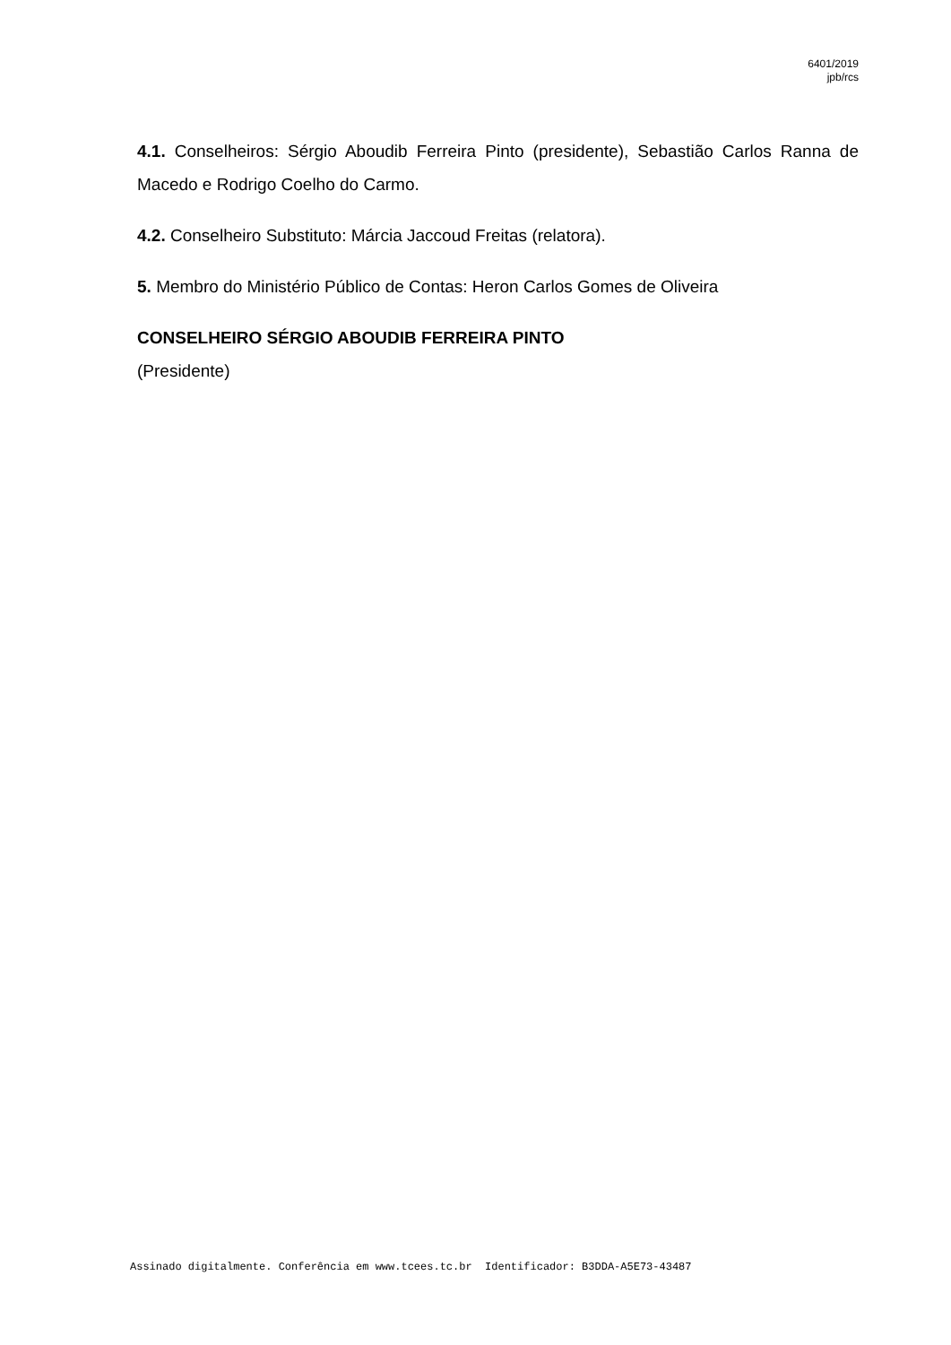6401/2019
jpb/rcs
4.1. Conselheiros: Sérgio Aboudib Ferreira Pinto (presidente), Sebastião Carlos Ranna de Macedo e Rodrigo Coelho do Carmo.
4.2. Conselheiro Substituto: Márcia Jaccoud Freitas (relatora).
5. Membro do Ministério Público de Contas: Heron Carlos Gomes de Oliveira
CONSELHEIRO SÉRGIO ABOUDIB FERREIRA PINTO
(Presidente)
Assinado digitalmente. Conferência em www.tcees.tc.br Identificador: B3DDA-A5E73-43487